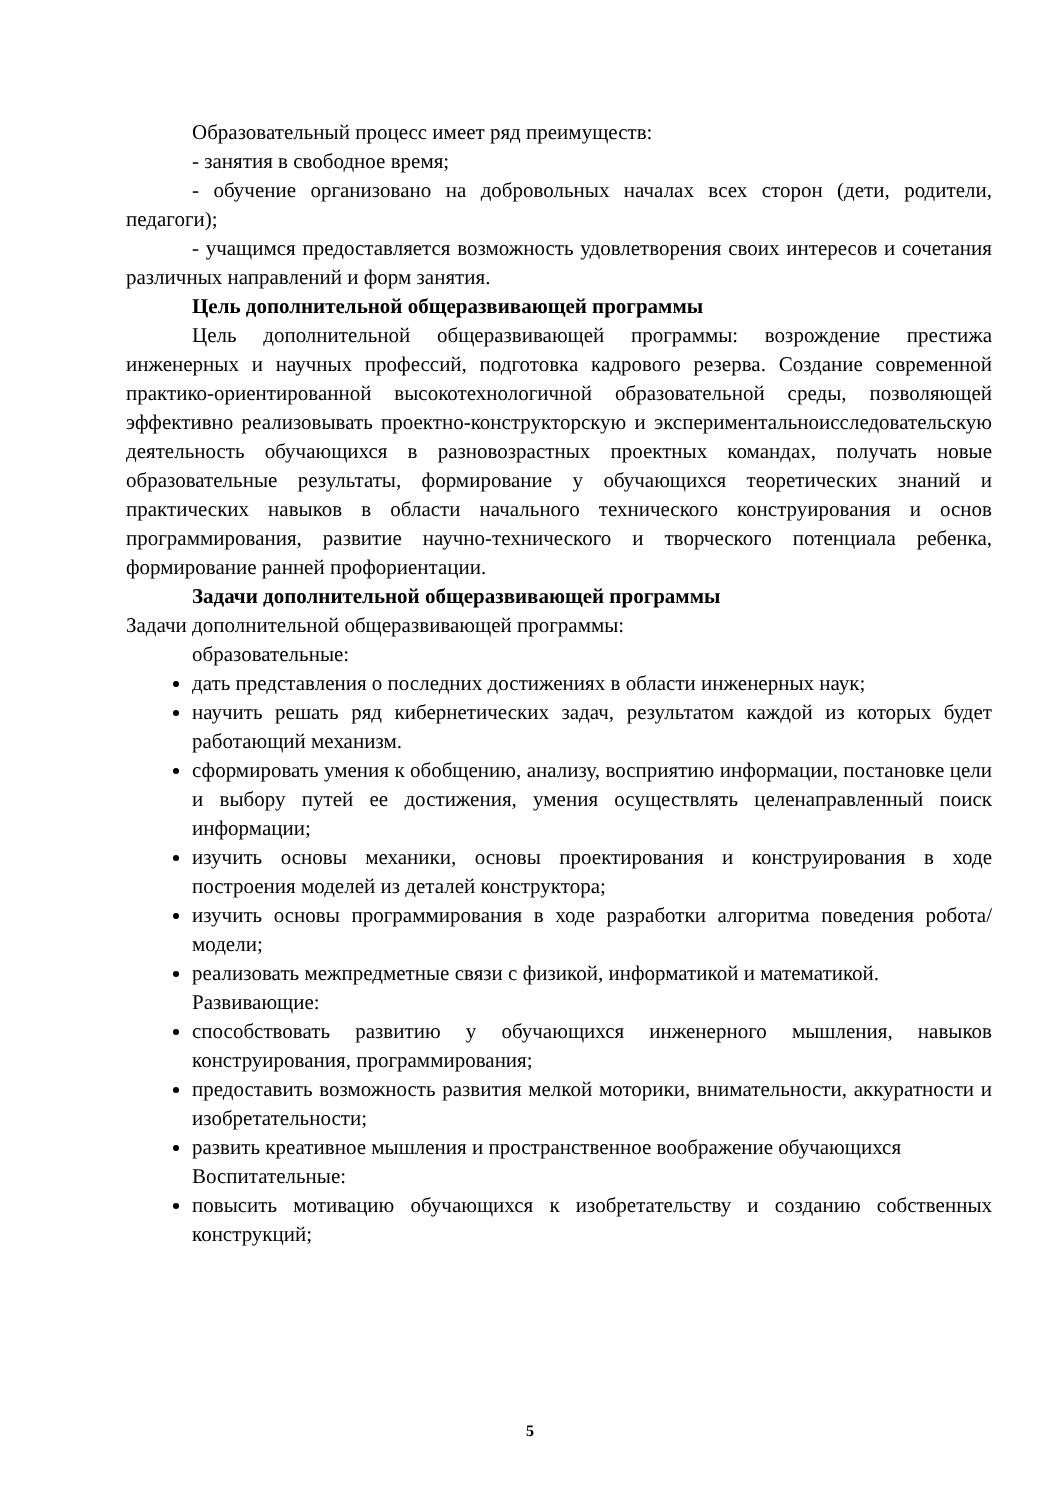Образовательный процесс имеет ряд преимуществ:
- занятия в свободное время;
- обучение организовано на добровольных началах всех сторон (дети, родители, педагоги);
- учащимся предоставляется возможность удовлетворения своих интересов и сочетания различных направлений и форм занятия.
Цель дополнительной общеразвивающей программы
Цель дополнительной общеразвивающей программы: возрождение престижа инженерных и научных профессий, подготовка кадрового резерва. Создание современной практико-ориентированной высокотехнологичной образовательной среды, позволяющей эффективно реализовывать проектно-конструкторскую и экспериментальноисследовательскую деятельность обучающихся в разновозрастных проектных командах, получать новые образовательные результаты, формирование у обучающихся теоретических знаний и практических навыков в области начального технического конструирования и основ программирования, развитие научно-технического и творческого потенциала ребенка, формирование ранней профориентации.
Задачи дополнительной общеразвивающей программы
Задачи дополнительной общеразвивающей программы:
образовательные:
дать представления о последних достижениях в области инженерных наук;
научить решать ряд кибернетических задач, результатом каждой из которых будет работающий механизм.
сформировать умения к обобщению, анализу, восприятию информации, постановке цели и выбору путей ее достижения, умения осуществлять целенаправленный поиск информации;
изучить основы механики, основы проектирования и конструирования в ходе построения моделей из деталей конструктора;
изучить основы программирования в ходе разработки алгоритма поведения робота/модели;
реализовать межпредметные связи с физикой, информатикой и математикой.
Развивающие:
способствовать развитию у обучающихся инженерного мышления, навыков конструирования, программирования;
предоставить возможность развития мелкой моторики, внимательности, аккуратности и изобретательности;
развить креативное мышления и пространственное воображение обучающихся
Воспитательные:
повысить мотивацию обучающихся к изобретательству и созданию собственных конструкций;
5